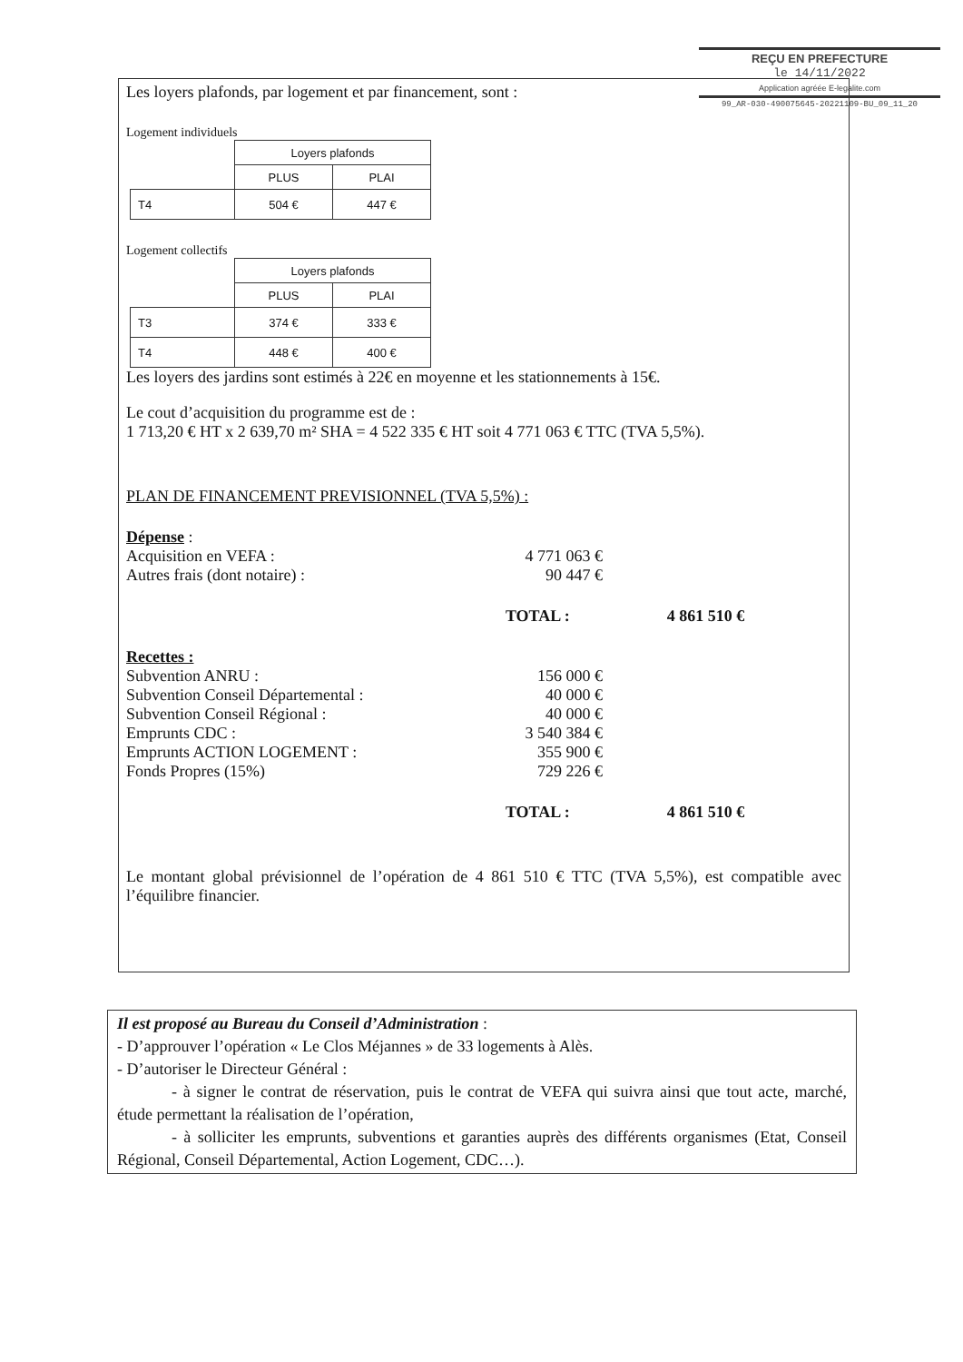REÇU EN PREFECTURE
le 14/11/2022
Application agréée E-legalite.com
99_AR-030-490075645-20221109-BU_09_11_20
Les loyers plafonds, par logement et par financement, sont :
Logement individuels
| | Loyers plafonds | |
| | PLUS | PLAI |
| T4 | 504 € | 447 € |
Logement collectifs
| | Loyers plafonds | |
| | PLUS | PLAI |
| T3 | 374 € | 333 € |
| T4 | 448 € | 400 € |
Les loyers des jardins sont estimés à 22€ en moyenne et les stationnements à 15€.
Le cout d’acquisition du programme est de :
1 713,20 € HT x 2 639,70 m² SHA = 4 522 335 € HT soit 4 771 063 € TTC (TVA 5,5%).
PLAN DE FINANCEMENT PREVISIONNEL (TVA 5,5%) :
Dépense :
Acquisition en VEFA : 4 771 063 €
Autres frais (dont notaire) : 90 447 €
TOTAL : 4 861 510 €
Recettes :
Subvention ANRU : 156 000 €
Subvention Conseil Départemental : 40 000 €
Subvention Conseil Régional : 40 000 €
Emprunts CDC : 3 540 384 €
Emprunts ACTION LOGEMENT : 355 900 €
Fonds Propres (15%) 729 226 €
TOTAL : 4 861 510 €
Le montant global prévisionnel de l’opération de 4 861 510 € TTC (TVA 5,5%), est compatible avec l’équilibre financier.
Il est proposé au Bureau du Conseil d’Administration :
- D’approuver l’opération « Le Clos Méjannes » de 33 logements à Alès.
- D’autoriser le Directeur Général :
- à signer le contrat de réservation, puis le contrat de VEFA qui suivra ainsi que tout acte, marché, étude permettant la réalisation de l’opération,
- à solliciter les emprunts, subventions et garanties auprès des différents organismes (Etat, Conseil Régional, Conseil Départemental, Action Logement, CDC…).